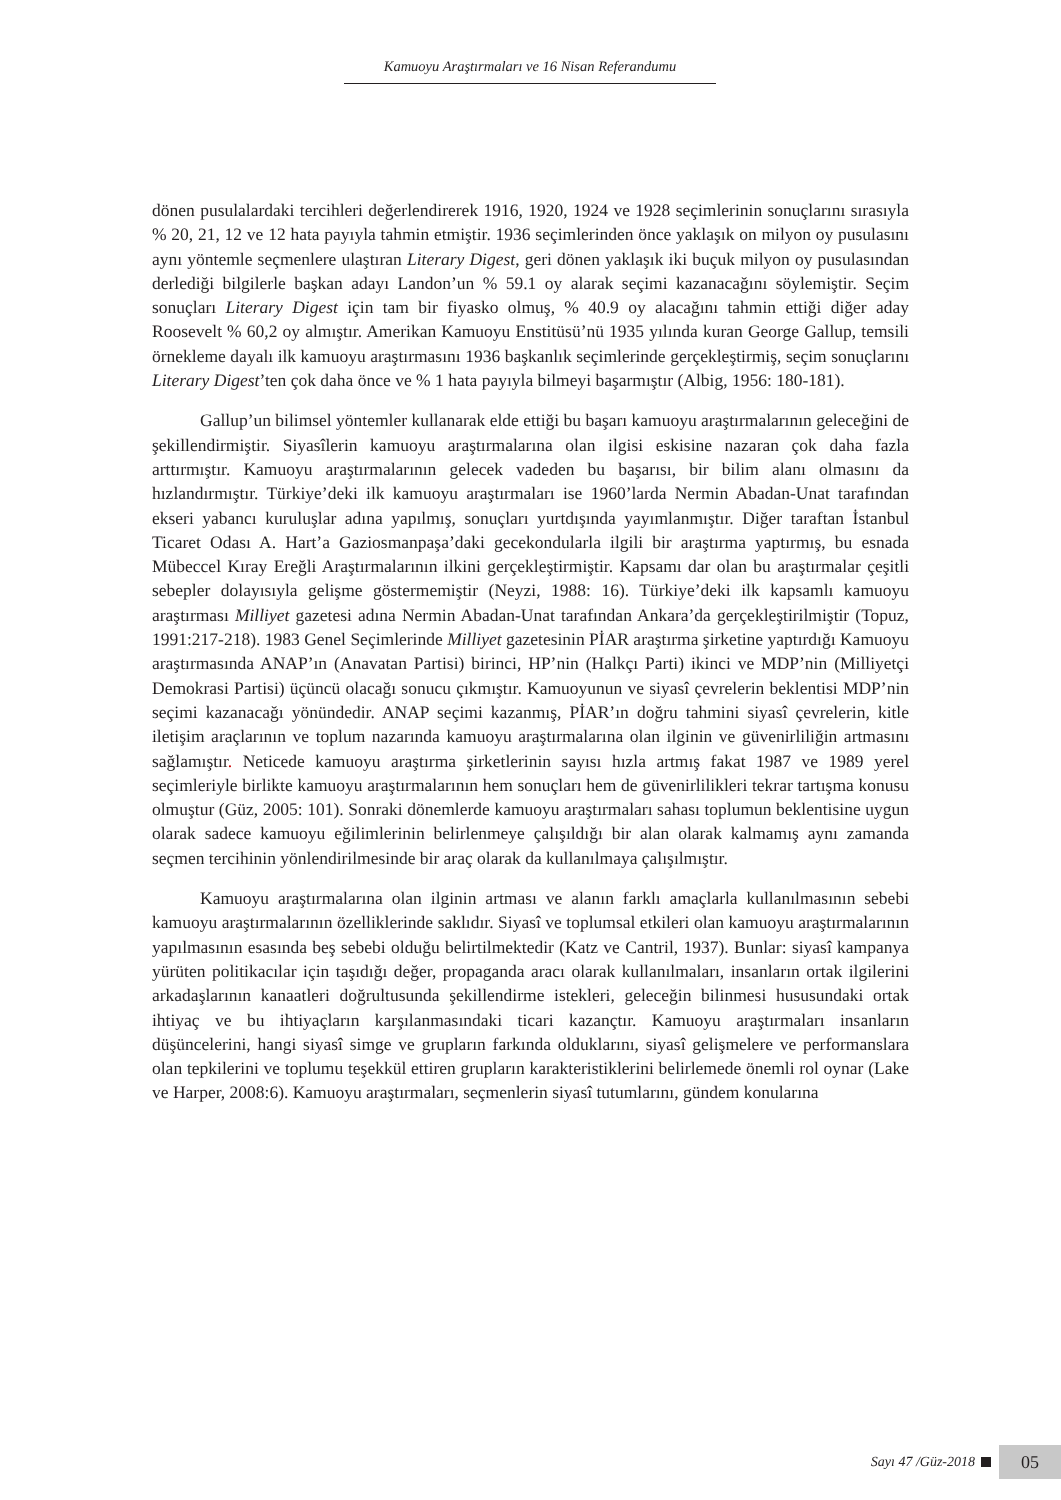Kamuoyu Araştırmaları ve 16 Nisan Referandumu
dönen pusulalardaki tercihleri değerlendirerek 1916, 1920, 1924 ve 1928 seçimlerinin sonuçlarını sırasıyla % 20, 21, 12 ve 12 hata payıyla tahmin etmiştir. 1936 seçimlerinden önce yaklaşık on milyon oy pusulasını aynı yöntemle seçmenlere ulaştıran Literary Digest, geri dönen yaklaşık iki buçuk milyon oy pusulasından derlediği bilgilerle başkan adayı Landon’un % 59.1 oy alarak seçimi kazanacağını söylemiştir. Seçim sonuçları Literary Digest için tam bir fiyasko olmuş, % 40.9 oy alacağını tahmin ettiği diğer aday Roosevelt % 60,2 oy almıştır. Amerikan Kamuoyu Enstitüsü’nü 1935 yılında kuran George Gallup, temsili örnekleme dayalı ilk kamuoyu araştırmasını 1936 başkanlık seçimlerinde gerçekleştirmiş, seçim sonuçlarını Literary Digest’ten çok daha önce ve % 1 hata payıyla bilmeyi başarmıştır (Albig, 1956: 180-181).
Gallup’un bilimsel yöntemler kullanarak elde ettiği bu başarı kamuoyu araştırmalarının geleceğini de şekillendirmiştir. Siyasîlerin kamuoyu araştırmalarına olan ilgisi eskisine nazaran çok daha fazla arttırmıştır. Kamuoyu araştırmalarının gelecek vadeden bu başarısı, bir bilim alanı olmasını da hızlandırmıştır. Türkiye’deki ilk kamuoyu araştırmaları ise 1960’larda Nermin Abadan-Unat tarafından ekseri yabancı kuruluşlar adına yapılmış, sonuçları yurtdışında yayımlanmıştır. Diğer taraftan İstanbul Ticaret Odası A. Hart’a Gaziosmanpaşa’daki gecekondularla ilgili bir araştırma yaptırmış, bu esnada Mübeccel Kıray Ereğli Araştırmalarının ilkini gerçekleştirmiştir. Kapsamı dar olan bu araştırmalar çeşitli sebepler dolayısıyla gelişme göstermemiştir (Neyzi, 1988: 16). Türkiye’deki ilk kapsamlı kamuoyu araştırması Milliyet gazetesi adına Nermin Abadan-Unat tarafından Ankara’da gerçekleştirilmiştir (Topuz, 1991:217-218). 1983 Genel Seçimlerinde Milliyet gazetesinin PİAR araştırma şirketine yaptırdığı Kamuoyu araştırmasında ANAP’ın (Anavatan Partisi) birinci, HP’nin (Halkçı Parti) ikinci ve MDP’nin (Milliyetçi Demokrasi Partisi) üçüncü olacağı sonucu çıkmıştır. Kamuoyunun ve siyasî çevrelerin beklentisi MDP’nin seçimi kazanacağı yönündedir. ANAP seçimi kazanmış, PİAR’ın doğru tahmini siyasî çevrelerin, kitle iletişim araçlarının ve toplum nazarında kamuoyu araştırmalarına olan ilginin ve güvenirliliğin artmasını sağlamıştır. Neticede kamuoyu araştırma şirketlerinin sayısı hızla artmış fakat 1987 ve 1989 yerel seçimleriyle birlikte kamuoyu araştırmalarının hem sonuçları hem de güvenirlilikleri tekrar tartışma konusu olmuştur (Güz, 2005: 101). Sonraki dönemlerde kamuoyu araştırmaları sahası toplumun beklentisine uygun olarak sadece kamuoyu eğilimlerinin belirlenmeye çalışıldığı bir alan olarak kalmamış aynı zamanda seçmen tercihinin yönlendirilmesinde bir araç olarak da kullanılmaya çalışılmıştır.
Kamuoyu araştırmalarına olan ilginin artması ve alanın farklı amaçlarla kullanılmasının sebebi kamuoyu araştırmalarının özelliklerinde saklıdır. Siyasî ve toplumsal etkileri olan kamuoyu araştırmalarının yapılmasının esasında beş sebebi olduğu belirtilmektedir (Katz ve Cantril, 1937). Bunlar: siyasî kampanya yürüten politikacılar için taşıdığı değer, propaganda aracı olarak kullanılmaları, insanların ortak ilgilerini arkadaşlarının kanaatleri doğrultusunda şekillendirme istekleri, geleceğin bilinmesi hususundaki ortak ihtiyaç ve bu ihtiyaçların karşılanmasındaki ticari kazançtır. Kamuoyu araştırmaları insanların düşüncelerini, hangi siyasî simge ve grupların farkında olduklarını, siyasî gelişmelere ve performanslara olan tepkilerini ve toplumu teşekkül ettiren grupların karakteristiklerini belirlemede önemli rol oynar (Lake ve Harper, 2008:6). Kamuoyu araştırmaları, seçmenlerin siyasî tutumlarını, gündem konularına
Sayı 47 /Güz-2018 05